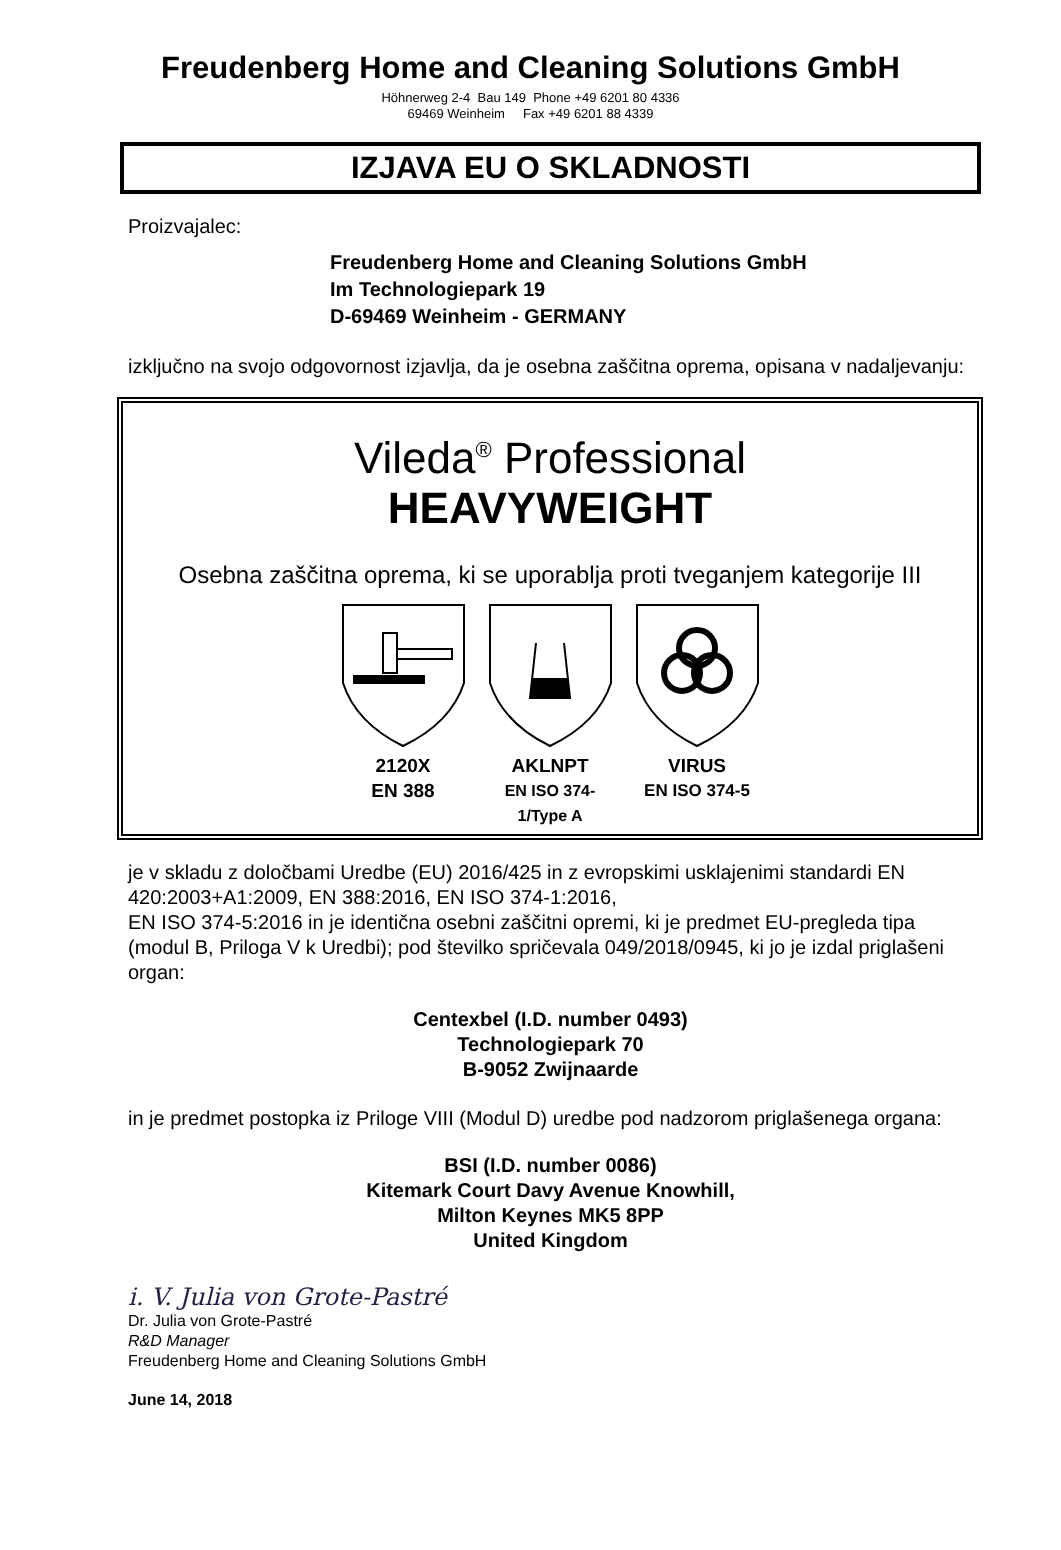Freudenberg Home and Cleaning Solutions GmbH
Höhnerweg 2-4 Bau 149 Phone +49 6201 80 4336
69469 Weinheim Fax +49 6201 88 4339
IZJAVA EU O SKLADNOSTI
Proizvajalec:
Freudenberg Home and Cleaning Solutions GmbH
Im Technologiepark 19
D-69469 Weinheim - GERMANY
izključno na svojo odgovornost izjavlja, da je osebna zaščitna oprema, opisana v nadaljevanju:
Vileda<sup>®</sup> Professional
HEAVYWEIGHT
Osebna zaščitna oprema, ki se uporablja proti tveganjem kategorije III
2120X
EN 388
AKLNPT
EN ISO 374-1/Type A
VIRUS
EN ISO 374-5
je v skladu z določbami Uredbe (EU) 2016/425 in z evropskimi usklajenimi standardi EN 420:2003+A1:2009, EN 388:2016, EN ISO 374-1:2016,
EN ISO 374-5:2016 in je identična osebni zaščitni opremi, ki je predmet EU-pregleda tipa (modul B, Priloga V k Uredbi); pod številko spričevala 049/2018/0945, ki jo je izdal priglašeni organ:
Centexbel (I.D. number 0493)
Technologiepark 70
B-9052 Zwijnaarde
in je predmet postopka iz Priloge VIII (Modul D) uredbe pod nadzorom priglašenega organa:
BSI (I.D. number 0086)
Kitemark Court Davy Avenue Knowhill,
Milton Keynes MK5 8PP
United Kingdom
i. V. Julia von Grote-Pastré
Dr. Julia von Grote-Pastré
R&D Manager
Freudenberg Home and Cleaning Solutions GmbH
June 14, 2018